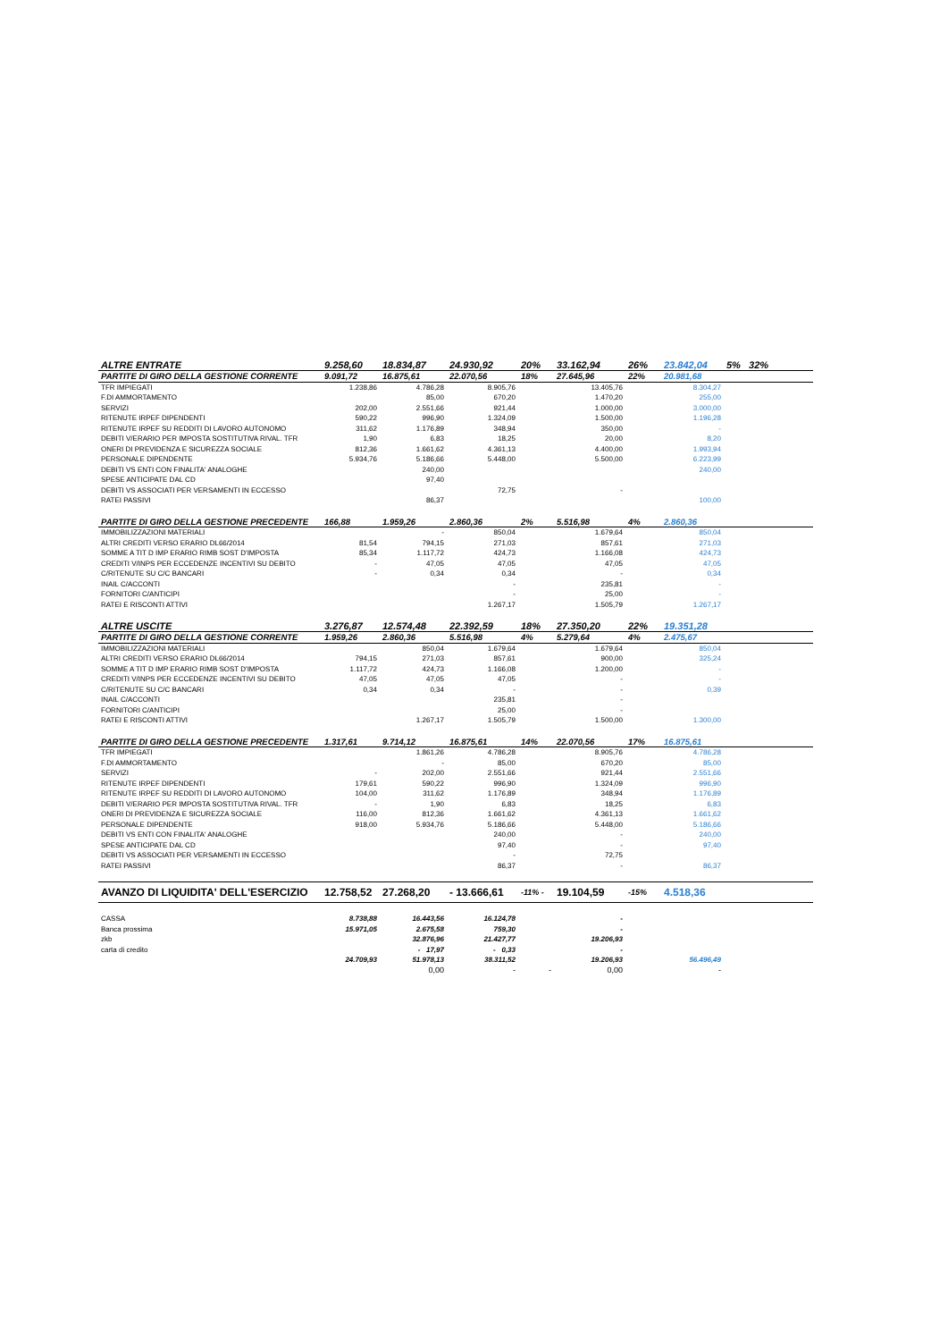| ALTRE ENTRATE | 9.258,60 | 18.834,87 | 24.930,92 | 20% | 33.162,94 | 26% | 23.842,04 | 5% 32% |
| PARTITE DI GIRO DELLA GESTIONE CORRENTE | 9.091,72 | 16.875,61 | 22.070,56 | 18% | 27.645,96 | 22% | 20.981,68 | |
| TFR IMPIEGATI | 1.238,86 | 4.786,28 | 8.905,76 | | 13.405,76 | | 8.304,27 | |
| F.DI AMMORTAMENTO | | 85,00 | 670,20 | | 1.470,20 | | 255,00 | |
| SERVIZI | 202,00 | 2.551,66 | 921,44 | | 1.000,00 | | 3.000,00 | |
| RITENUTE IRPEF DIPENDENTI | 590,22 | 996,90 | 1.324,09 | | 1.500,00 | | 1.196,28 | |
| RITENUTE IRPEF SU REDDITI DI LAVORO AUTONOMO | 311,62 | 1.176,89 | 348,94 | | 350,00 | | - | |
| DEBITI V/ERARIO PER IMPOSTA SOSTITUTIVA RIVAL. TFR | 1,90 | 6,83 | 18,25 | | 20,00 | | 8,20 | |
| ONERI DI PREVIDENZA E SICUREZZA SOCIALE | 812,36 | 1.661,62 | 4.361,13 | | 4.400,00 | | 1.993,94 | |
| PERSONALE DIPENDENTE | 5.934,76 | 5.186,66 | 5.448,00 | | 5.500,00 | | 6.223,99 | |
| DEBITI VS ENTI CON FINALITA' ANALOGHE | | 240,00 | | | | | 240,00 | |
| SPESE ANTICIPATE DAL CD | | 97,40 | | | | | | |
| DEBITI VS ASSOCIATI PER VERSAMENTI IN ECCESSO | | | 72,75 | | - | | | |
| RATEI PASSIVI | | 86,37 | | | | | 100,00 | |
| PARTITE DI GIRO DELLA GESTIONE PRECEDENTE | 166,88 | 1.959,26 | 2.860,36 | 2% | 5.516,98 | 4% | 2.860,36 | |
| IMMOBILIZZAZIONI MATERIALI | | - | 850,04 | | 1.679,64 | | 850,04 | |
| ALTRI CREDITI VERSO ERARIO DL66/2014 | 81,54 | 794,15 | 271,03 | | 857,61 | | 271,03 | |
| SOMME A TIT D IMP ERARIO RIMB SOST D'IMPOSTA | 85,34 | 1.117,72 | 424,73 | | 1.166,08 | | 424,73 | |
| CREDITI V/INPS PER ECCEDENZE INCENTIVI SU DEBITO | - | 47,05 | 47,05 | | 47,05 | | 47,05 | |
| C/RITENUTE SU C/C BANCARI | - | 0,34 | 0,34 | | - | | 0,34 | |
| INAIL C/ACCONTI | | | - | | 235,81 | | - | |
| FORNITORI C/ANTICIPI | | | - | | 25,00 | | - | |
| RATEI E RISCONTI ATTIVI | | | 1.267,17 | | 1.505,79 | | 1.267,17 | |
| ALTRE USCITE | 3.276,87 | 12.574,48 | 22.392,59 | 18% | 27.350,20 | 22% | 19.351,28 | |
| PARTITE DI GIRO DELLA GESTIONE CORRENTE | 1.959,26 | 2.860,36 | 5.516,98 | 4% | 5.279,64 | 4% | 2.475,67 | |
| IMMOBILIZZAZIONI MATERIALI | | 850,04 | 1.679,64 | | 1.679,64 | | 850,04 | |
| ALTRI CREDITI VERSO ERARIO DL66/2014 | 794,15 | 271,03 | 857,61 | | 900,00 | | 325,24 | |
| SOMME A TIT D IMP ERARIO RIMB SOST D'IMPOSTA | 1.117,72 | 424,73 | 1.166,08 | | 1.200,00 | | - | |
| CREDITI V/INPS PER ECCEDENZE INCENTIVI SU DEBITO | 47,05 | 47,05 | 47,05 | | - | | - | |
| C/RITENUTE SU C/C BANCARI | 0,34 | 0,34 | - | | - | | 0,39 | |
| INAIL C/ACCONTI | | | 235,81 | | - | | | |
| FORNITORI C/ANTICIPI | | | 25,00 | | - | | | |
| RATEI E RISCONTI ATTIVI | | 1.267,17 | 1.505,79 | | 1.500,00 | | 1.300,00 | |
| PARTITE DI GIRO DELLA GESTIONE PRECEDENTE | 1.317,61 | 9.714,12 | 16.875,61 | 14% | 22.070,56 | 17% | 16.875,61 | |
| TFR IMPIEGATI | | 1.861,26 | 4.786,28 | | 8.905,76 | | 4.786,28 | |
| F.DI AMMORTAMENTO | | - | 85,00 | | 670,20 | | 85,00 | |
| SERVIZI | - | 202,00 | 2.551,66 | | 921,44 | | 2.551,66 | |
| RITENUTE IRPEF DIPENDENTI | 179,61 | 590,22 | 996,90 | | 1.324,09 | | 996,90 | |
| RITENUTE IRPEF SU REDDITI DI LAVORO AUTONOMO | 104,00 | 311,62 | 1.176,89 | | 348,94 | | 1.176,89 | |
| DEBITI V/ERARIO PER IMPOSTA SOSTITUTIVA RIVAL. TFR | - | 1,90 | 6,83 | | 18,25 | | 6,83 | |
| ONERI DI PREVIDENZA E SICUREZZA SOCIALE | 116,00 | 812,36 | 1.661,62 | | 4.361,13 | | 1.661,62 | |
| PERSONALE DIPENDENTE | 918,00 | 5.934,76 | 5.186,66 | | 5.448,00 | | 5.186,66 | |
| DEBITI VS ENTI CON FINALITA' ANALOGHE | | | 240,00 | | - | | 240,00 | |
| SPESE ANTICIPATE DAL CD | | | 97,40 | | - | | 97,40 | |
| DEBITI VS ASSOCIATI PER VERSAMENTI IN ECCESSO | | | - | | 72,75 | | | |
| RATEI PASSIVI | | | 86,37 | | - | | 86,37 | |
| AVANZO DI LIQUIDITA' DELL'ESERCIZIO | 12.758,52 | 27.268,20 | - 13.666,61 | -11% - | 19.104,59 | -15% | 4.518,36 | |
| CASSA | 8.738,88 | 16.443,56 | 16.124,78 | | - | | | |
| Banca prossima | 15.971,05 | 2.675,58 | 759,30 | | - | | | |
| zkb | | 32.876,96 | 21.427,77 | | 19.206,93 | | | |
| carta di credito | | - 17,97 | - 0,33 | | - | | | |
| | 24.709,93 | 51.978,13 | 38.311,52 | | 19.206,93 | | 56.496,49 | |
| | | 0,00 | - | - | 0,00 | | - | |